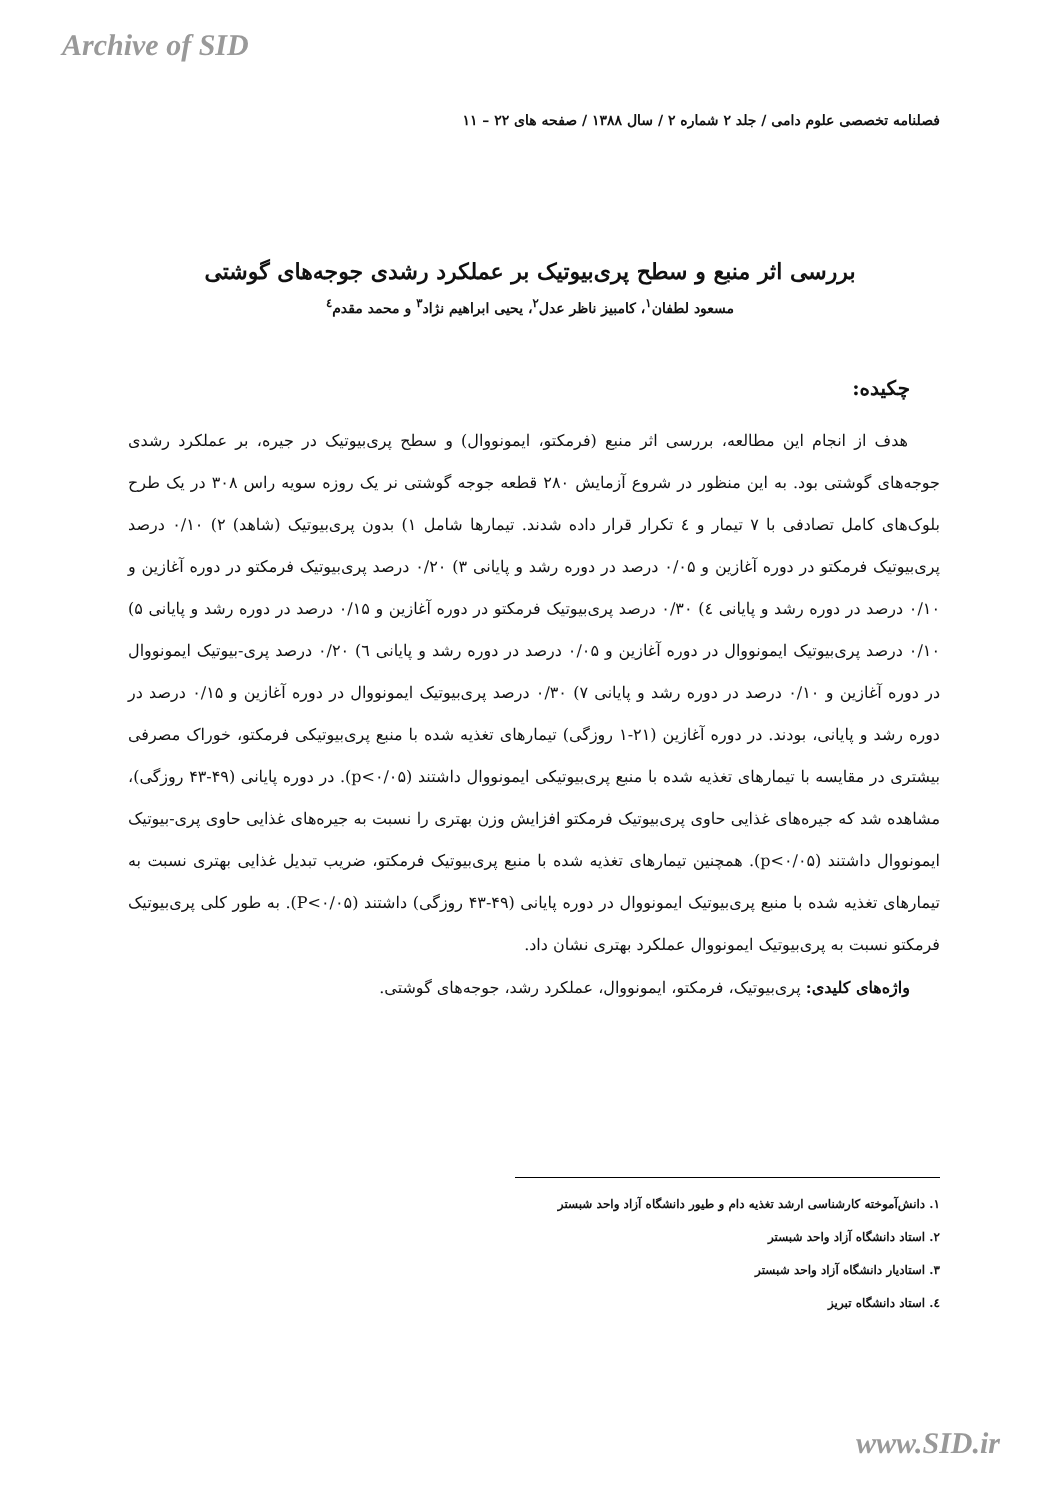Archive of SID
فصلنامه تخصصی علوم دامی / جلد ۲ شماره ۲ / سال ۱۳۸۸ / صفحه های ۲۲ – ۱۱
بررسی اثر منبع و سطح پری‌بیوتیک بر عملکرد رشدی جوجه‌های گوشتی
مسعود لطفان<sup>۱</sup>، کامبیز ناظر عدل<sup>۲</sup>، یحیی ابراهیم نژاد<sup>۳</sup> و محمد مقدم<sup>٤</sup>
چکیده:
هدف از انجام این مطالعه، بررسی اثر منبع (فرمکتو، ایمونووال) و سطح پری‌بیوتیک در جیره، بر عملکرد رشدی جوجه‌های گوشتی بود. به این منظور در شروع آزمایش ۲۸۰ قطعه جوجه گوشتی نر یک روزه سویه راس ۳۰۸ در یک طرح بلوک‌های کامل تصادفی با ۷ تیمار و ٤ تکرار قرار داده شدند. تیمارها شامل ۱) بدون پری‌بیوتیک (شاهد) ۲) ۰/۱۰ درصد پری‌بیوتیک فرمکتو در دوره آغازین و ۰/۰۵ درصد در دوره رشد و پایانی ۳) ۰/۲۰ درصد پری‌بیوتیک فرمکتو در دوره آغازین و ۰/۱۰ درصد در دوره رشد و پایانی ٤) ۰/۳۰ درصد پری‌بیوتیک فرمکتو در دوره آغازین و ۰/۱۵ درصد در دوره رشد و پایانی ۵) ۰/۱۰ درصد پری‌بیوتیک ایمونووال در دوره آغازین و ۰/۰۵ درصد در دوره رشد و پایانی ٦) ۰/۲۰ درصد پری-بیوتیک ایمونووال در دوره آغازین و ۰/۱۰ درصد در دوره رشد و پایانی ۷) ۰/۳۰ درصد پری‌بیوتیک ایمونووال در دوره آغازین و ۰/۱۵ درصد در دوره رشد و پایانی، بودند. در دوره آغازین (۲۱-۱ روزگی) تیمارهای تغذیه شده با منبع پری‌بیوتیکی فرمکتو، خوراک مصرفی بیشتری در مقایسه با تیمارهای تغذیه شده با منبع پری‌بیوتیکی ایمونووال داشتند (p<۰/۰۵). در دوره پایانی (۴۹-۴۳ روزگی)، مشاهده شد که جیره‌های غذایی حاوی پری‌بیوتیک فرمکتو افزایش وزن بهتری را نسبت به جیره‌های غذایی حاوی پری-بیوتیک ایمونووال داشتند (p<۰/۰۵). همچنین تیمارهای تغذیه شده با منبع پری‌بیوتیک فرمکتو، ضریب تبدیل غذایی بهتری نسبت به تیمارهای تغذیه شده با منبع پری‌بیوتیک ایمونووال در دوره پایانی (۴۹-۴۳ روزگی) داشتند (P<۰/۰۵). به طور کلی پری‌بیوتیک فرمکتو نسبت به پری‌بیوتیک ایمونووال عملکرد بهتری نشان داد.
واژه‌های کلیدی: پری‌بیوتیک، فرمکتو، ایمونووال، عملکرد رشد، جوجه‌های گوشتی.
۱. دانش‌آموخته کارشناسی ارشد تغذیه دام و طیور دانشگاه آزاد واحد شبستر
۲. استاد دانشگاه آزاد واحد شبستر
۳. استادیار دانشگاه آزاد واحد شبستر
٤. استاد دانشگاه تبریز
www.SID.ir